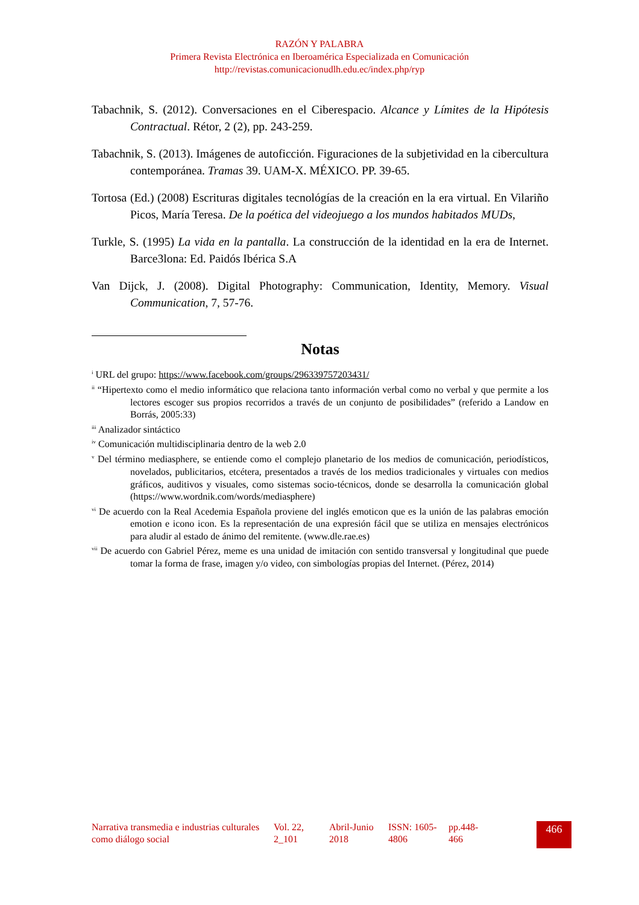RAZÓN Y PALABRA
Primera Revista Electrónica en Iberoamérica Especializada en Comunicación
http://revistas.comunicacionudlh.edu.ec/index.php/ryp
Tabachnik, S. (2012). Conversaciones en el Ciberespacio. Alcance y Límites de la Hipótesis Contractual. Rétor, 2 (2), pp. 243-259.
Tabachnik, S. (2013). Imágenes de autoficción. Figuraciones de la subjetividad en la cibercultura contemporánea. Tramas 39. UAM-X. MÉXICO. PP. 39-65.
Tortosa (Ed.) (2008) Escrituras digitales tecnológías de la creación en la era virtual. En Vilariño Picos, María Teresa. De la poética del videojuego a los mundos habitados MUDs,
Turkle, S. (1995) La vida en la pantalla. La construcción de la identidad en la era de Internet. Barce3lona: Ed. Paidós Ibérica S.A
Van Dijck, J. (2008). Digital Photography: Communication, Identity, Memory. Visual Communication, 7, 57-76.
Notas
<sup>i</sup> URL del grupo: https://www.facebook.com/groups/296339757203431/
<sup>ii</sup> “Hipertexto como el medio informático que relaciona tanto información verbal como no verbal y que permite a los lectores escoger sus propios recorridos a través de un conjunto de posibilidades” (referido a Landow en Borrás, 2005:33)
<sup>iii</sup> Analizador sintáctico
<sup>iv</sup> Comunicación multidisciplinaria dentro de la web 2.0
<sup>v</sup> Del término mediasphere, se entiende como el complejo planetario de los medios de comunicación, periodísticos, novelados, publicitarios, etcétera, presentados a través de los medios tradicionales y virtuales con medios gráficos, auditivos y visuales, como sistemas socio-técnicos, donde se desarrolla la comunicación global (https://www.wordnik.com/words/mediasphere)
<sup>vi</sup> De acuerdo con la Real Acedemia Española proviene del inglés emoticon que es la unión de las palabras emoción emotion e icono icon. Es la representación de una expresión fácil que se utiliza en mensajes electrónicos para aludir al estado de ánimo del remitente. (www.dle.rae.es)
<sup>vii</sup> De acuerdo con Gabriel Pérez, meme es una unidad de imitación con sentido transversal y longitudinal que puede tomar la forma de frase, imagen y/o video, con simbologías propias del Internet. (Pérez, 2014)
Narrativa transmedia e industrias culturales como diálogo social
Vol. 22, 2_101
Abril-Junio 2018
ISSN: 1605-4806
pp.448-466
466